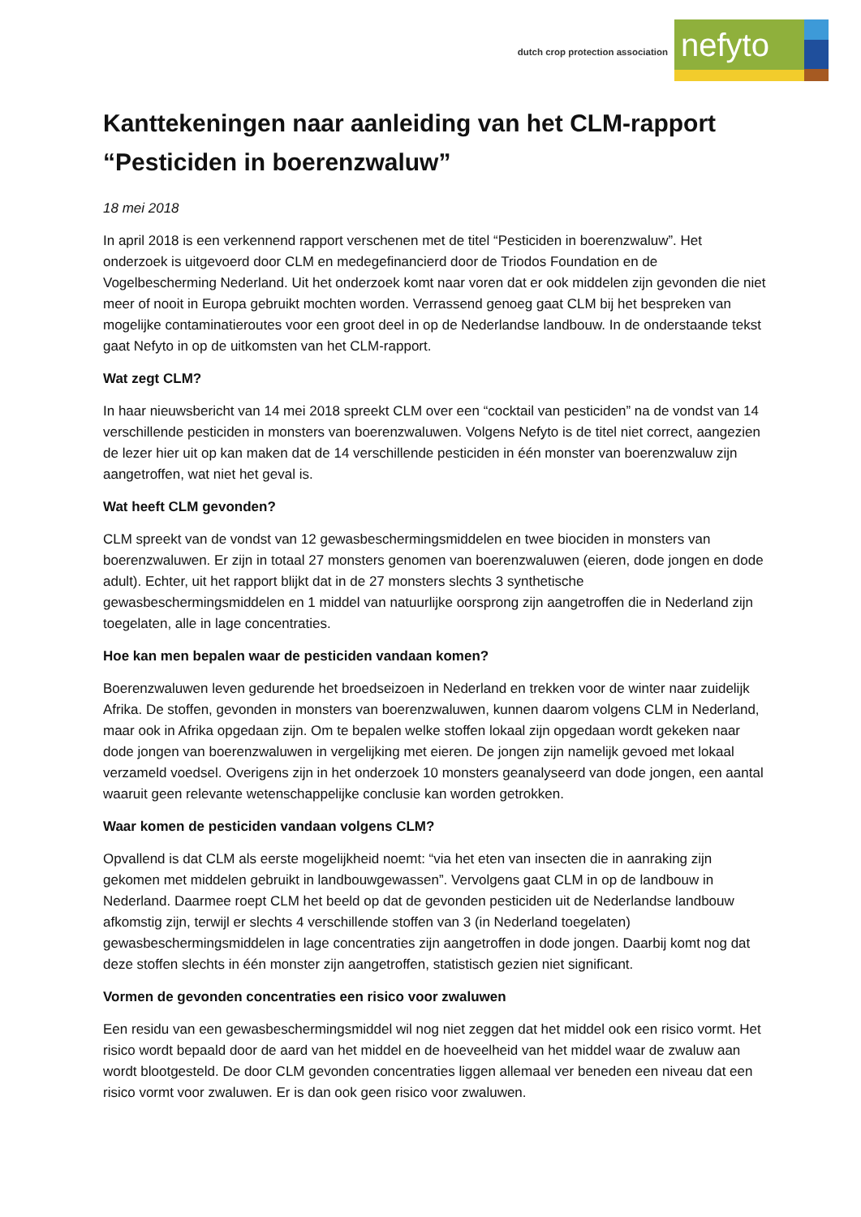dutch crop protection association
nefyto
Kanttekeningen naar aanleiding van het CLM-rapport “Pesticiden in boerenzwaluw”
18 mei 2018
In april 2018 is een verkennend rapport verschenen met de titel “Pesticiden in boerenzwaluw”. Het onderzoek is uitgevoerd door CLM en medegefinancierd door de Triodos Foundation en de Vogelbescherming Nederland. Uit het onderzoek komt naar voren dat er ook middelen zijn gevonden die niet meer of nooit in Europa gebruikt mochten worden. Verrassend genoeg gaat CLM bij het bespreken van mogelijke contaminatieroutes voor een groot deel in op de Nederlandse landbouw. In de onderstaande tekst gaat Nefyto in op de uitkomsten van het CLM-rapport.
Wat zegt CLM?
In haar nieuwsbericht van 14 mei 2018 spreekt CLM over een “cocktail van pesticiden” na de vondst van 14 verschillende pesticiden in monsters van boerenzwaluwen. Volgens Nefyto is de titel niet correct, aangezien de lezer hier uit op kan maken dat de 14 verschillende pesticiden in één monster van boerenzwaluw zijn aangetroffen, wat niet het geval is.
Wat heeft CLM gevonden?
CLM spreekt van de vondst van 12 gewasbeschermingsmiddelen en twee biociden in monsters van boerenzwaluwen. Er zijn in totaal 27 monsters genomen van boerenzwaluwen (eieren, dode jongen en dode adult). Echter, uit het rapport blijkt dat in de 27 monsters slechts 3 synthetische gewasbeschermingsmiddelen en 1 middel van natuurlijke oorsprong zijn aangetroffen die in Nederland zijn toegelaten, alle in lage concentraties.
Hoe kan men bepalen waar de pesticiden vandaan komen?
Boerenzwaluwen leven gedurende het broedseizoen in Nederland en trekken voor de winter naar zuidelijk Afrika. De stoffen, gevonden in monsters van boerenzwaluwen, kunnen daarom volgens CLM in Nederland, maar ook in Afrika opgedaan zijn. Om te bepalen welke stoffen lokaal zijn opgedaan wordt gekeken naar dode jongen van boerenzwaluwen in vergelijking met eieren. De jongen zijn namelijk gevoed met lokaal verzameld voedsel. Overigens zijn in het onderzoek 10 monsters geanalyseerd van dode jongen, een aantal waaruit geen relevante wetenschappelijke conclusie kan worden getrokken.
Waar komen de pesticiden vandaan volgens CLM?
Opvallend is dat CLM als eerste mogelijkheid noemt: “via het eten van insecten die in aanraking zijn gekomen met middelen gebruikt in landbouwgewassen”. Vervolgens gaat CLM in op de landbouw in Nederland. Daarmee roept CLM het beeld op dat de gevonden pesticiden uit de Nederlandse landbouw afkomstig zijn, terwijl er slechts 4 verschillende stoffen van 3 (in Nederland toegelaten) gewasbeschermingsmiddelen in lage concentraties zijn aangetroffen in dode jongen. Daarbij komt nog dat deze stoffen slechts in één monster zijn aangetroffen, statistisch gezien niet significant.
Vormen de gevonden concentraties een risico voor zwaluwen
Een residu van een gewasbeschermingsmiddel wil nog niet zeggen dat het middel ook een risico vormt. Het risico wordt bepaald door de aard van het middel en de hoeveelheid van het middel waar de zwaluw aan wordt blootgesteld. De door CLM gevonden concentraties liggen allemaal ver beneden een niveau dat een risico vormt voor zwaluwen. Er is dan ook geen risico voor zwaluwen.